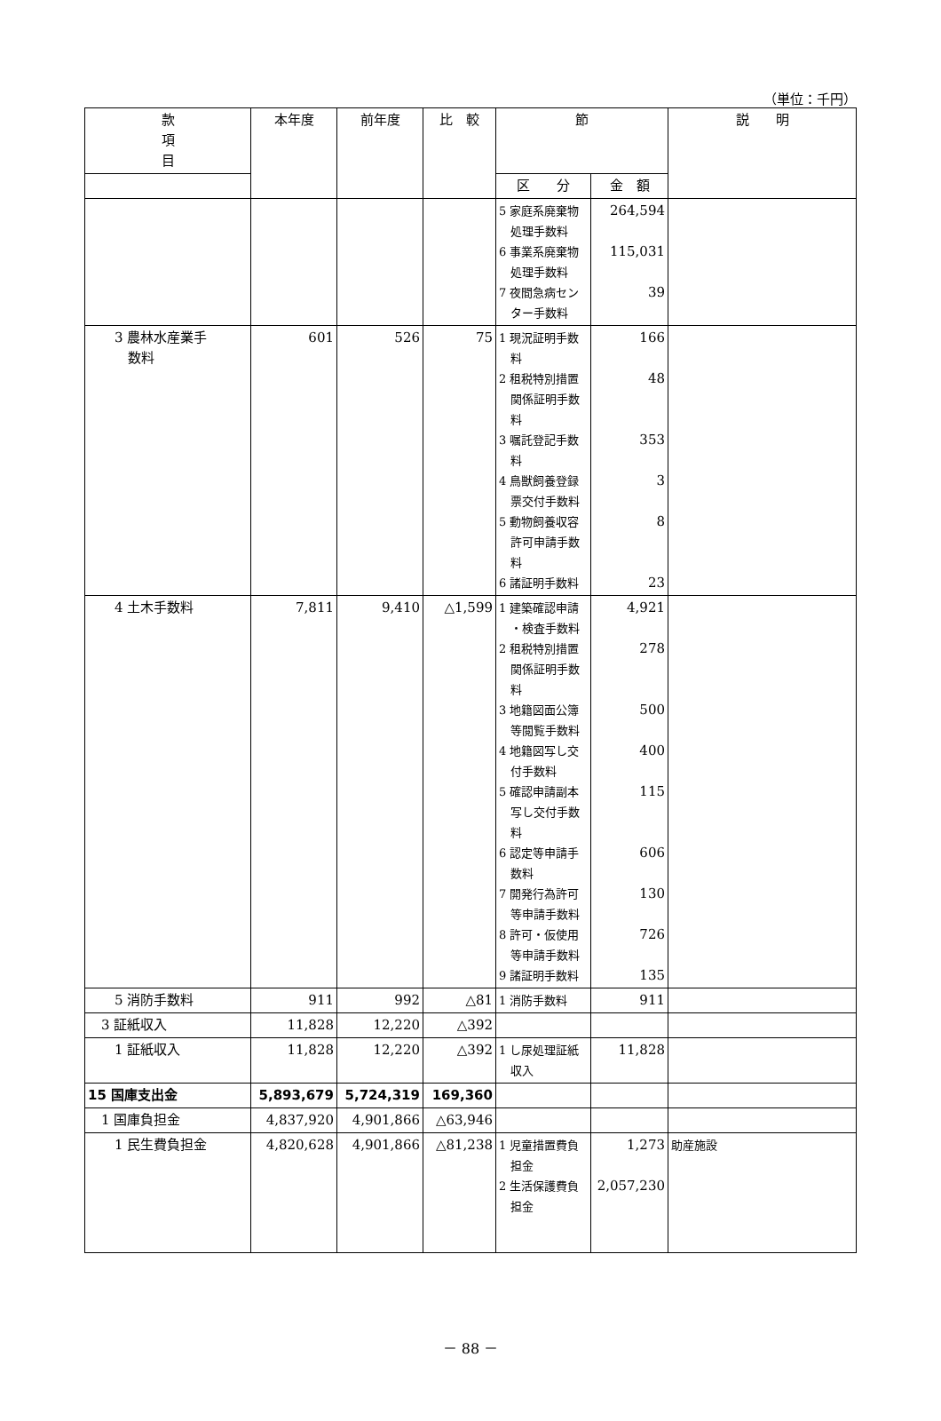（単位：千円）
| 款 項 目 | 本年度 | 前年度 | 比 較 | 節 | | 説 明 |
| --- | --- | --- | --- | --- | --- | --- |
| | | | | 区 分 | 金 額 | |
| | | | | 5 家庭系廃棄物 処理手数料 6 事業系廃棄物 処理手数料 7 夜間急病セン ター手数料 | 264,594 115,031 39 | |
| 3 農林水産業手 数料 | 601 | 526 | 75 | 1 現況証明手数 料 2 租税特別措置 関係証明手数 料 3 嘱託登記手数 料 4 鳥獣飼養登録 票交付手数料 5 動物飼養収容 許可申請手数 料 6 諸証明手数料 | 166 48 353 3 8 23 | |
| 4 土木手数料 | 7,811 | 9,410 | △1,599 | 1 建築確認申請 ・検査手数料 2 租税特別措置 関係証明手数 料 3 地籍図面公簿 等閲覧手数料 4 地籍図写し交 付手数料 5 確認申請副本 写し交付手数 料 6 認定等申請手 数料 7 開発行為許可 等申請手数料 8 許可・仮使用 等申請手数料 9 諸証明手数料 | 4,921 278 500 400 115 606 130 726 135 | |
| 5 消防手数料 | 911 | 992 | △81 | 1 消防手数料 | 911 | |
| 3 証紙収入 | 11,828 | 12,220 | △392 | | | |
| 1 証紙収入 | 11,828 | 12,220 | △392 | 1 し尿処理証紙 収入 | 11,828 | |
| 15 国庫支出金 | 5,893,679 | 5,724,319 | 169,360 | | | |
| 1 国庫負担金 | 4,837,920 | 4,901,866 | △63,946 | | | |
| 1 民生費負担金 | 4,820,628 | 4,901,866 | △81,238 | 1 児童措置費負 担金 2 生活保護費負 担金 | 1,273 2,057,230 | 助産施設 |
－ 88 －